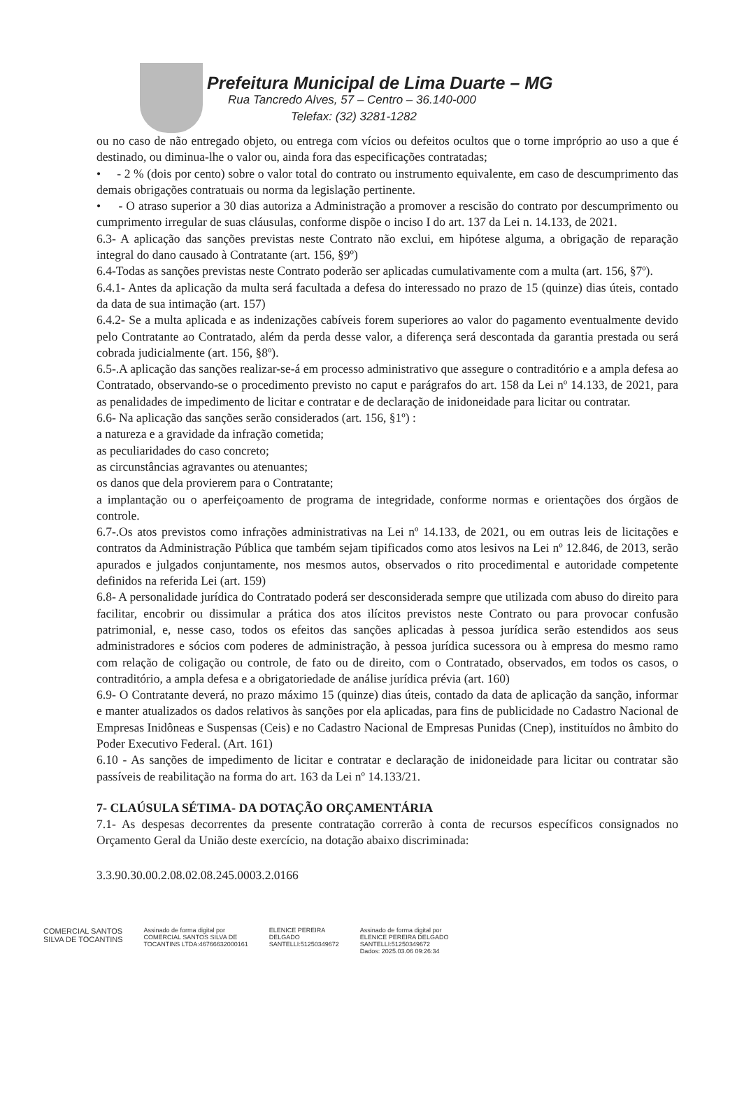Prefeitura Municipal de Lima Duarte – MG
Rua Tancredo Alves, 57 – Centro – 36.140-000
Telefax: (32) 3281-1282
ou no caso de não entregado objeto, ou entrega com vícios ou defeitos ocultos que o torne impróprio ao uso a que é destinado, ou diminua-lhe o valor ou, ainda fora das especificações contratadas;
• - 2 % (dois por cento) sobre o valor total do contrato ou instrumento equivalente, em caso de descumprimento das demais obrigações contratuais ou norma da legislação pertinente.
• - O atraso superior a 30 dias autoriza a Administração a promover a rescisão do contrato por descumprimento ou cumprimento irregular de suas cláusulas, conforme dispõe o inciso I do art. 137 da Lei n. 14.133, de 2021.
6.3- A aplicação das sanções previstas neste Contrato não exclui, em hipótese alguma, a obrigação de reparação integral do dano causado à Contratante (art. 156, §9º)
6.4-Todas as sanções previstas neste Contrato poderão ser aplicadas cumulativamente com a multa (art. 156, §7º).
6.4.1- Antes da aplicação da multa será facultada a defesa do interessado no prazo de 15 (quinze) dias úteis, contado da data de sua intimação (art. 157)
6.4.2- Se a multa aplicada e as indenizações cabíveis forem superiores ao valor do pagamento eventualmente devido pelo Contratante ao Contratado, além da perda desse valor, a diferença será descontada da garantia prestada ou será cobrada judicialmente (art. 156, §8º).
6.5-.A aplicação das sanções realizar-se-á em processo administrativo que assegure o contraditório e a ampla defesa ao Contratado, observando-se o procedimento previsto no caput e parágrafos do art. 158 da Lei nº 14.133, de 2021, para as penalidades de impedimento de licitar e contratar e de declaração de inidoneidade para licitar ou contratar.
6.6- Na aplicação das sanções serão considerados (art. 156, §1º) :
a natureza e a gravidade da infração cometida;
as peculiaridades do caso concreto;
as circunstâncias agravantes ou atenuantes;
os danos que dela provierem para o Contratante;
a implantação ou o aperfeiçoamento de programa de integridade, conforme normas e orientações dos órgãos de controle.
6.7-.Os atos previstos como infrações administrativas na Lei nº 14.133, de 2021, ou em outras leis de licitações e contratos da Administração Pública que também sejam tipificados como atos lesivos na Lei nº 12.846, de 2013, serão apurados e julgados conjuntamente, nos mesmos autos, observados o rito procedimental e autoridade competente definidos na referida Lei (art. 159)
6.8- A personalidade jurídica do Contratado poderá ser desconsiderada sempre que utilizada com abuso do direito para facilitar, encobrir ou dissimular a prática dos atos ilícitos previstos neste Contrato ou para provocar confusão patrimonial, e, nesse caso, todos os efeitos das sanções aplicadas à pessoa jurídica serão estendidos aos seus administradores e sócios com poderes de administração, à pessoa jurídica sucessora ou à empresa do mesmo ramo com relação de coligação ou controle, de fato ou de direito, com o Contratado, observados, em todos os casos, o contraditório, a ampla defesa e a obrigatoriedade de análise jurídica prévia (art. 160)
6.9- O Contratante deverá, no prazo máximo 15 (quinze) dias úteis, contado da data de aplicação da sanção, informar e manter atualizados os dados relativos às sanções por ela aplicadas, para fins de publicidade no Cadastro Nacional de Empresas Inidôneas e Suspensas (Ceis) e no Cadastro Nacional de Empresas Punidas (Cnep), instituídos no âmbito do Poder Executivo Federal. (Art. 161)
6.10 - As sanções de impedimento de licitar e contratar e declaração de inidoneidade para licitar ou contratar são passíveis de reabilitação na forma do art. 163 da Lei nº 14.133/21.
7- CLAÚSULA SÉTIMA- DA DOTAÇÃO ORÇAMENTÁRIA
7.1- As despesas decorrentes da presente contratação correrão à conta de recursos específicos consignados no Orçamento Geral da União deste exercício, na dotação abaixo discriminada:
3.3.90.30.00.2.08.02.08.245.0003.2.0166
COMERCIAL SANTOS
SILVA DE TOCANTINS
Assinado de forma digital por
COMERCIAL SANTOS SILVA DE
TOCANTINS LTDA:46766632000161
ELENICE PEREIRA
DELGADO
SANTELLI:51250349672
Assinado de forma digital por
ELENICE PEREIRA DELGADO
SANTELLI:51250349672
Dados: 2025.03.06 09:26:34